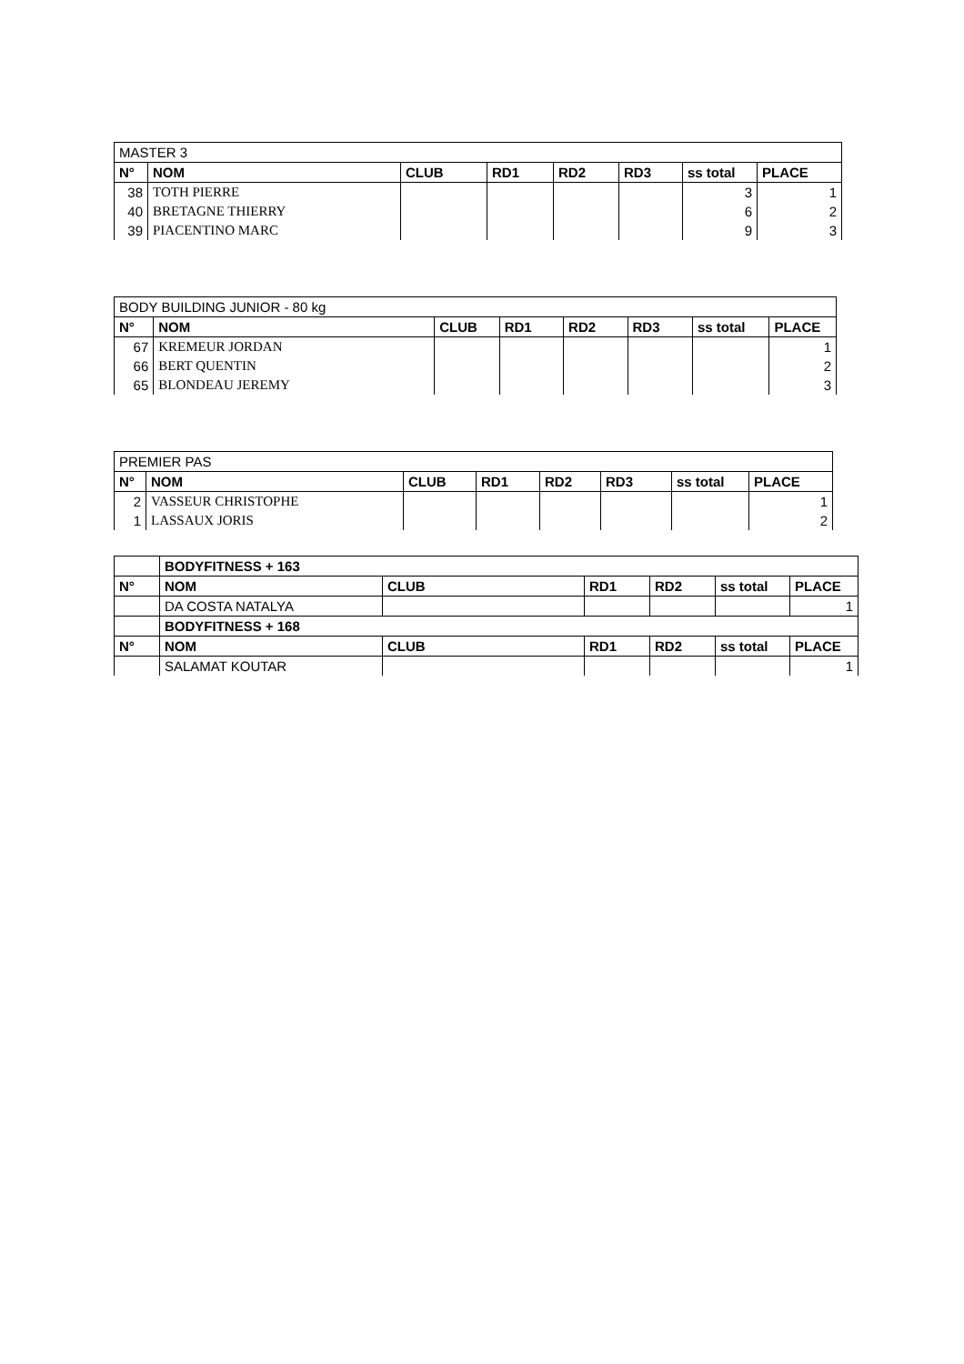| MASTER 3 | | | | | | | |
| N° | NOM | CLUB | RD1 | RD2 | RD3 | ss total | PLACE |
| 38 | TOTH PIERRE | | | | | 3 | 1 |
| 40 | BRETAGNE THIERRY | | | | | 6 | 2 |
| 39 | PIACENTINO MARC | | | | | 9 | 3 |
| BODY BUILDING JUNIOR - 80 kg | | | | | | | |
| N° | NOM | CLUB | RD1 | RD2 | RD3 | ss total | PLACE |
| 67 | KREMEUR JORDAN | | | | | | 1 |
| 66 | BERT QUENTIN | | | | | | 2 |
| 65 | BLONDEAU JEREMY | | | | | | 3 |
| PREMIER PAS | | | | | | | |
| N° | NOM | CLUB | RD1 | RD2 | RD3 | ss total | PLACE |
| 2 | VASSEUR CHRISTOPHE | | | | | | 1 |
| 1 | LASSAUX JORIS | | | | | | 2 |
| | BODYFITNESS + 163 | | | | | |
| N° | NOM | CLUB | RD1 | RD2 | ss total | PLACE |
| | DA COSTA NATALYA | | | | | 1 |
| | BODYFITNESS + 168 | | | | | |
| N° | NOM | CLUB | RD1 | RD2 | ss total | PLACE |
| | SALAMAT KOUTAR | | | | | 1 |